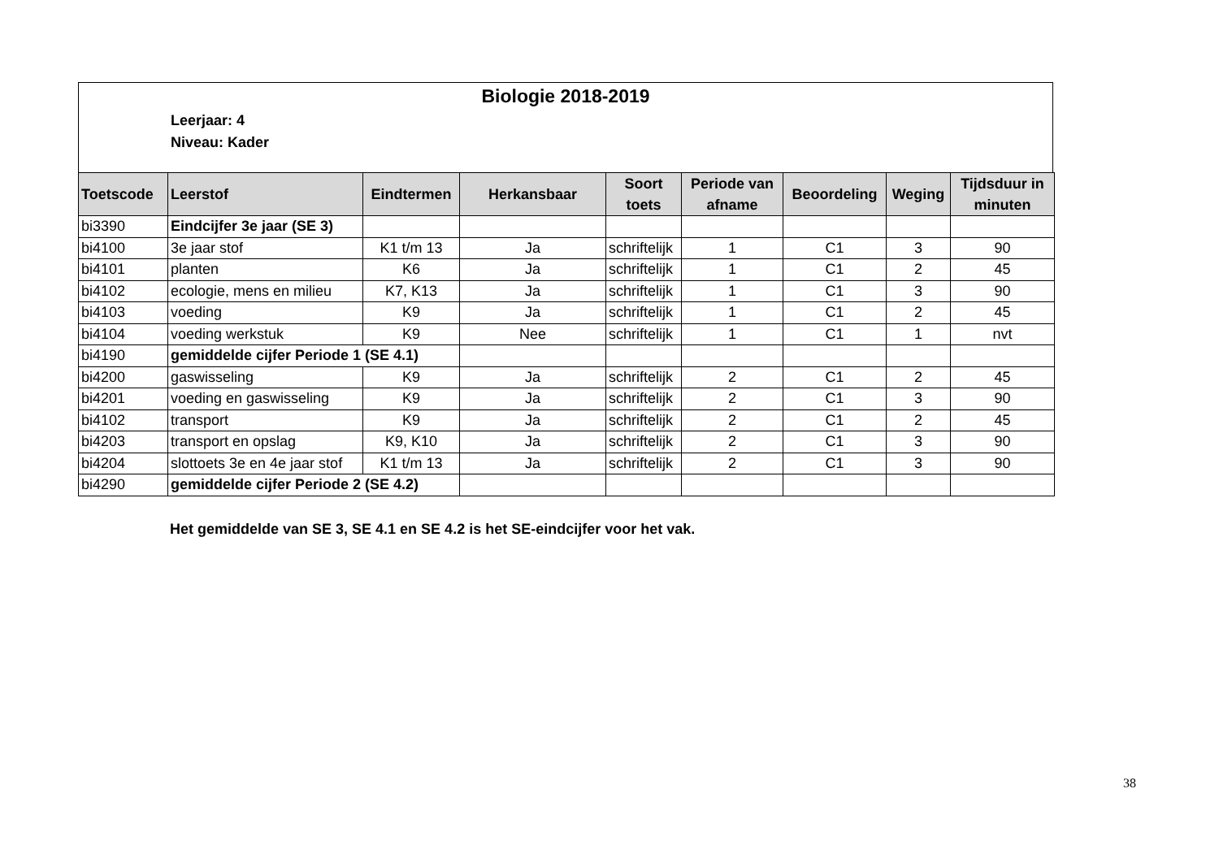Biologie 2018-2019
Leerjaar: 4
Niveau: Kader
| Toetscode | Leerstof | Eindtermen | Herkansbaar | Soort toets | Periode van afname | Beoordeling | Weging | Tijdsduur in minuten |
| --- | --- | --- | --- | --- | --- | --- | --- | --- |
| bi3390 | Eindcijfer 3e jaar (SE 3) | | | | | | | |
| bi4100 | 3e jaar stof | K1 t/m 13 | Ja | schriftelijk | 1 | C1 | 3 | 90 |
| bi4101 | planten | K6 | Ja | schriftelijk | 1 | C1 | 2 | 45 |
| bi4102 | ecologie, mens en milieu | K7, K13 | Ja | schriftelijk | 1 | C1 | 3 | 90 |
| bi4103 | voeding | K9 | Ja | schriftelijk | 1 | C1 | 2 | 45 |
| bi4104 | voeding werkstuk | K9 | Nee | schriftelijk | 1 | C1 | 1 | nvt |
| bi4190 | gemiddelde cijfer Periode 1 (SE 4.1) | | | | | | | |
| bi4200 | gaswisseling | K9 | Ja | schriftelijk | 2 | C1 | 2 | 45 |
| bi4201 | voeding en gaswisseling | K9 | Ja | schriftelijk | 2 | C1 | 3 | 90 |
| bi4102 | transport | K9 | Ja | schriftelijk | 2 | C1 | 2 | 45 |
| bi4203 | transport en opslag | K9, K10 | Ja | schriftelijk | 2 | C1 | 3 | 90 |
| bi4204 | slottoets 3e en 4e jaar stof | K1 t/m 13 | Ja | schriftelijk | 2 | C1 | 3 | 90 |
| bi4290 | gemiddelde cijfer Periode 2 (SE 4.2) | | | | | | | |
Het gemiddelde van SE 3, SE 4.1 en SE 4.2 is het SE-eindcijfer voor het vak.
38